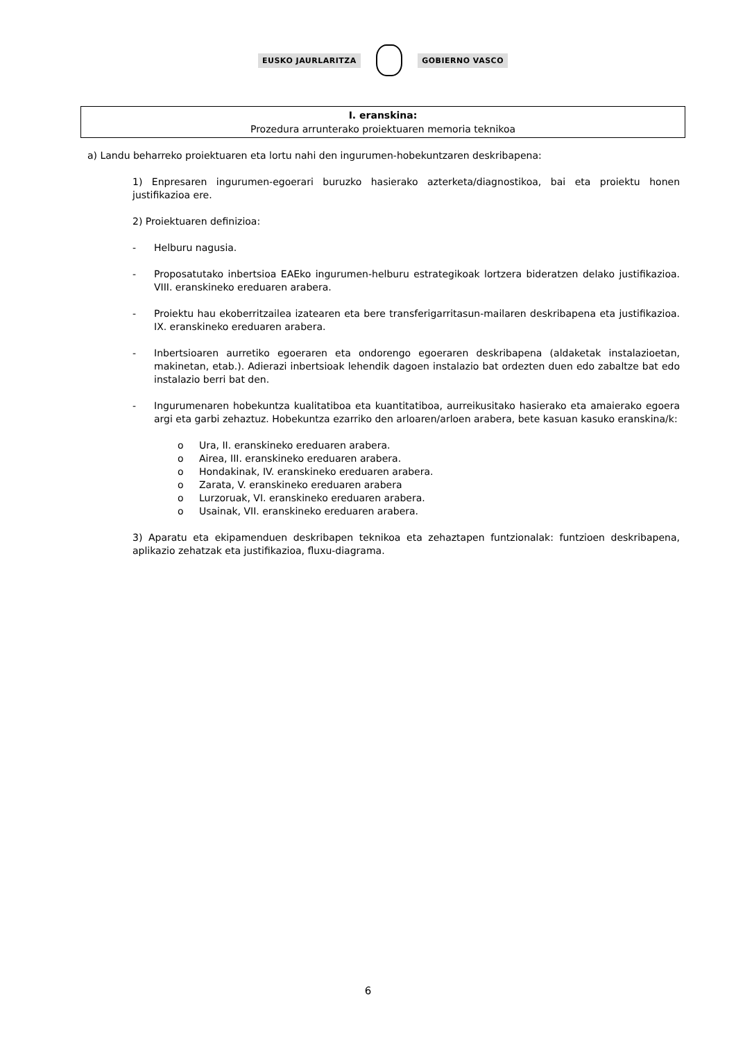EUSKO JAURLARITZA GOBIERNO VASCO
I. eranskina:
Prozedura arrunterako proiektuaren memoria teknikoa
a) Landu beharreko proiektuaren eta lortu nahi den ingurumen-hobekuntzaren deskribapena:
1) Enpresaren ingurumen-egoerari buruzko hasierako azterketa/diagnostikoa, bai eta proiektu honen justifikazioa ere.
2) Proiektuaren definizioa:
- Helburu nagusia.
- Proposatutako inbertsioa EAEko ingurumen-helburu estrategikoak lortzera bideratzen delako justifikazioa. VIII. eranskineko ereduaren arabera.
- Proiektu hau ekoberritzailea izatearen eta bere transferigarritasun-mailaren deskribapena eta justifikazioa. IX. eranskineko ereduaren arabera.
- Inbertsioaren aurretiko egoeraren eta ondorengo egoeraren deskribapena (aldaketak instalazioetan, makinetan, etab.). Adierazi inbertsioak lehendik dagoen instalazio bat ordezten duen edo zabaltze bat edo instalazio berri bat den.
- Ingurumenaren hobekuntza kualitatiboa eta kuantitatiboa, aurreikusitako hasierako eta amaierako egoera argi eta garbi zehaztuz. Hobekuntza ezarriko den arloaren/arloen arabera, bete kasuan kasuko eranskina/k:
o Ura, II. eranskineko ereduaren arabera.
o Airea, III. eranskineko ereduaren arabera.
o Hondakinak, IV. eranskineko ereduaren arabera.
o Zarata, V. eranskineko ereduaren arabera
o Lurzoruak, VI. eranskineko ereduaren arabera.
o Usainak, VII. eranskineko ereduaren arabera.
3) Aparatu eta ekipamenduen deskribapen teknikoa eta zehaztapen funtzionalak: funtzioen deskribapena, aplikazio zehatzak eta justifikazioa, fluxu-diagrama.
6